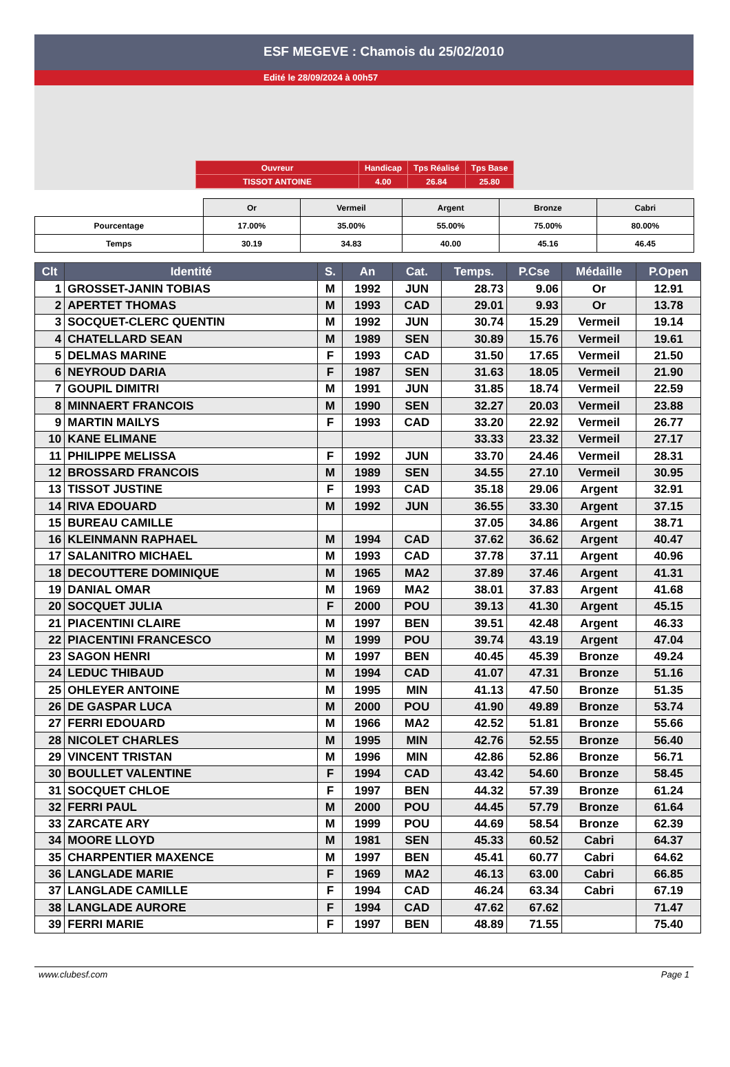ESF MEGEVE : Chamois du 25/02/2010
Edité le 28/09/2024 à 00h57
| Ouvreur | Handicap | Tps Réalisé | Tps Base |
| TISSOT ANTOINE | 4.00 | 26.84 | 25.80 |
| | Or | Vermeil | Argent | Bronze | Cabri |
| Pourcentage | 17.00% | 35.00% | 55.00% | 75.00% | 80.00% |
| Temps | 30.19 | 34.83 | 40.00 | 45.16 | 46.45 |
| Clt | Identité | S. | An | Cat. | Temps. | P.Cse | Médaille | P.Open |
| --- | --- | --- | --- | --- | --- | --- | --- | --- |
| 1 | GROSSET-JANIN TOBIAS | M | 1992 | JUN | 28.73 | 9.06 | Or | 12.91 |
| 2 | APERTET THOMAS | M | 1993 | CAD | 29.01 | 9.93 | Or | 13.78 |
| 3 | SOCQUET-CLERC QUENTIN | M | 1992 | JUN | 30.74 | 15.29 | Vermeil | 19.14 |
| 4 | CHATELLARD SEAN | M | 1989 | SEN | 30.89 | 15.76 | Vermeil | 19.61 |
| 5 | DELMAS MARINE | F | 1993 | CAD | 31.50 | 17.65 | Vermeil | 21.50 |
| 6 | NEYROUD DARIA | F | 1987 | SEN | 31.63 | 18.05 | Vermeil | 21.90 |
| 7 | GOUPIL DIMITRI | M | 1991 | JUN | 31.85 | 18.74 | Vermeil | 22.59 |
| 8 | MINNAERT FRANCOIS | M | 1990 | SEN | 32.27 | 20.03 | Vermeil | 23.88 |
| 9 | MARTIN MAILYS | F | 1993 | CAD | 33.20 | 22.92 | Vermeil | 26.77 |
| 10 | KANE ELIMANE | | | | 33.33 | 23.32 | Vermeil | 27.17 |
| 11 | PHILIPPE MELISSA | F | 1992 | JUN | 33.70 | 24.46 | Vermeil | 28.31 |
| 12 | BROSSARD FRANCOIS | M | 1989 | SEN | 34.55 | 27.10 | Vermeil | 30.95 |
| 13 | TISSOT JUSTINE | F | 1993 | CAD | 35.18 | 29.06 | Argent | 32.91 |
| 14 | RIVA EDOUARD | M | 1992 | JUN | 36.55 | 33.30 | Argent | 37.15 |
| 15 | BUREAU CAMILLE | | | | 37.05 | 34.86 | Argent | 38.71 |
| 16 | KLEINMANN RAPHAEL | M | 1994 | CAD | 37.62 | 36.62 | Argent | 40.47 |
| 17 | SALANITRO MICHAEL | M | 1993 | CAD | 37.78 | 37.11 | Argent | 40.96 |
| 18 | DECOUTTERE DOMINIQUE | M | 1965 | MA2 | 37.89 | 37.46 | Argent | 41.31 |
| 19 | DANIAL OMAR | M | 1969 | MA2 | 38.01 | 37.83 | Argent | 41.68 |
| 20 | SOCQUET JULIA | F | 2000 | POU | 39.13 | 41.30 | Argent | 45.15 |
| 21 | PIACENTINI CLAIRE | M | 1997 | BEN | 39.51 | 42.48 | Argent | 46.33 |
| 22 | PIACENTINI FRANCESCO | M | 1999 | POU | 39.74 | 43.19 | Argent | 47.04 |
| 23 | SAGON HENRI | M | 1997 | BEN | 40.45 | 45.39 | Bronze | 49.24 |
| 24 | LEDUC THIBAUD | M | 1994 | CAD | 41.07 | 47.31 | Bronze | 51.16 |
| 25 | OHLEYER ANTOINE | M | 1995 | MIN | 41.13 | 47.50 | Bronze | 51.35 |
| 26 | DE GASPAR LUCA | M | 2000 | POU | 41.90 | 49.89 | Bronze | 53.74 |
| 27 | FERRI EDOUARD | M | 1966 | MA2 | 42.52 | 51.81 | Bronze | 55.66 |
| 28 | NICOLET CHARLES | M | 1995 | MIN | 42.76 | 52.55 | Bronze | 56.40 |
| 29 | VINCENT TRISTAN | M | 1996 | MIN | 42.86 | 52.86 | Bronze | 56.71 |
| 30 | BOULLET VALENTINE | F | 1994 | CAD | 43.42 | 54.60 | Bronze | 58.45 |
| 31 | SOCQUET CHLOE | F | 1997 | BEN | 44.32 | 57.39 | Bronze | 61.24 |
| 32 | FERRI PAUL | M | 2000 | POU | 44.45 | 57.79 | Bronze | 61.64 |
| 33 | ZARCATE ARY | M | 1999 | POU | 44.69 | 58.54 | Bronze | 62.39 |
| 34 | MOORE LLOYD | M | 1981 | SEN | 45.33 | 60.52 | Cabri | 64.37 |
| 35 | CHARPENTIER MAXENCE | M | 1997 | BEN | 45.41 | 60.77 | Cabri | 64.62 |
| 36 | LANGLADE MARIE | F | 1969 | MA2 | 46.13 | 63.00 | Cabri | 66.85 |
| 37 | LANGLADE CAMILLE | F | 1994 | CAD | 46.24 | 63.34 | Cabri | 67.19 |
| 38 | LANGLADE AURORE | F | 1994 | CAD | 47.62 | 67.62 | | 71.47 |
| 39 | FERRI MARIE | F | 1997 | BEN | 48.89 | 71.55 | | 75.40 |
www.clubesf.com Page 1